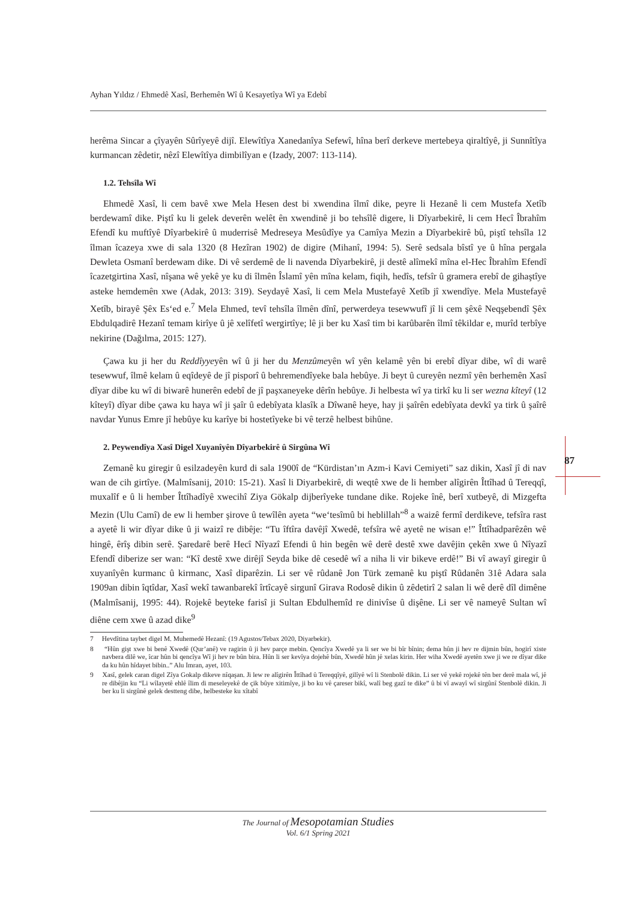Ayhan Yıldız / Ehmedê Xasî, Berhemên Wî û Kesayetîya Wî ya Edebî
87
herêma Sincar a çîyayên Sûrîyeyê dijî. Elewîtîya Xanedanîya Sefewî, hîna berî derkeve mertebeya qiraltîyê, ji Sunnîtîya kurmancan zêdetir, nêzî Elewîtîya dimbilîyan e (Izady, 2007: 113-114).
1.2. Tehsîla Wî
Ehmedê Xasî, li cem bavê xwe Mela Hesen dest bi xwendina îlmî dike, peyre li Hezanê li cem Mustefa Xetîb berdewamî dike. Piştî ku li gelek deverên welêt ên xwendinê ji bo tehsîlê digere, li Dîyarbekirê, li cem Hecî Îbrahîm Efendî ku muftîyê Dîyarbekirê û muderrisê Medreseya Mesûdîye ya Camîya Mezin a Dîyarbekirê bû, piştî tehsîla 12 îlman îcazeya xwe di sala 1320 (8 Hezîran 1902) de digire (Mihanî, 1994: 5). Serê sedsala bîstî ye û hîna pergala Dewleta Osmanî berdewam dike. Di vê serdemê de li navenda Dîyarbekirê, ji destê alîmekî mîna el-Hec Îbrahîm Efendî îcazetgirtina Xasî, nîşana wê yekê ye ku di îlmên Îslamî yên mîna kelam, fiqih, hedîs, tefsîr û gramera erebî de gihaştîye asteke hemdemên xwe (Adak, 2013: 319). Seydayê Xasî, li cem Mela Mustefayê Xetîb jî xwendîye. Mela Mustefayê Xetîb, birayê Şêx Es‘ed e.<sup>7</sup> Mela Ehmed, tevî tehsîla îlmên dînî, perwerdeya tesewwufî jî li cem şêxê Neqşebendî Şêx Ebdulqadirê Hezanî temam kirîye û jê xelîfetî wergirtîye; lê ji ber ku Xasî tim bi karûbarên îlmî têkildar e, murîd terbîye nekirine (Dağılma, 2015: 127).
Çawa ku ji her du Reddîyyeyên wî û ji her du Menzûmeyên wî yên kelamê yên bi erebî dîyar dibe, wî di warê tesewwuf, îlmê kelam û eqîdeyê de jî pisporî û behremendîyeke bala hebûye. Ji beyt û cureyên nezmî yên berhemên Xasî dîyar dibe ku wî di biwarê hunerên edebî de jî paşxaneyeke dêrîn hebûye. Ji helbesta wî ya tirkî ku li ser wezna kîteyî (12 kîteyî) dîyar dibe çawa ku haya wî ji şaîr û edebîyata klasîk a Dîwanê heye, hay ji şaîrên edebîyata devkî ya tirk û şaîrê navdar Yunus Emre jî hebûye ku karîye bi hostetîyeke bi vê terzê helbest bihûne.
2. Peywendîya Xasî Digel Xuyanîyên Dîyarbekirê û Sirgûna Wî
Zemanê ku giregir û esilzadeyên kurd di sala 1900î de “Kürdistan’ın Azm-i Kavi Cemiyeti” saz dikin, Xasî jî di nav wan de cih girtîye. (Malmîsanij, 2010: 15-21). Xasî li Diyarbekirê, di weqtê xwe de li hember alîgirên Îttîhad û Tereqqî, muxalîf e û li hember Îttîhadîyê xwecihî Ziya Gökalp dijberîyeke tundane dike. Rojeke înê, berî xutbeyê, di Mizgefta Mezin (Ulu Camî) de ew li hember şirove û tewîlên ayeta “we‘tesîmû bi heblillah”<sup>8</sup> a waizê fermî derdikeve, tefsîra rast a ayetê li wir dîyar dike û ji waizî re dibêje: “Tu îftîra davêjî Xwedê, tefsîra wê ayetê ne wisan e!” Îttîhadparêzên wê hingê, êrîş dibin serê. Şaredarê berê Hecî Nîyazî Efendi û hin begên wê derê destê xwe davêjin çekên xwe û Nîyazî Efendî diberize ser wan: “Kî destê xwe dirêjî Seyda bike dê cesedê wî a niha li vir bikeve erdê!” Bi vî awayî giregir û xuyanîyên kurmanc û kirmanc, Xasî diparêzin. Li ser vê rûdanê Jon Türk zemanê ku piştî Rûdanên 31ê Adara sala 1909an dibin îqtîdar, Xasî wekî tawanbarekî îrtîcayê sirgunî Girava Rodosê dikin û zêdetirî 2 salan li wê derê dîl dimêne (Malmîsanij, 1995: 44). Rojekê beyteke farisî ji Sultan Ebdulhemîd re dinivîse û dişêne. Li ser vê nameyê Sultan wî diêne cem xwe û azad dike<sup>9</sup>
7 Hevdîtina taybet digel M. Muhemedê Hezanî: (19 Agustos/Tebax 2020, Diyarbekir).
8 “Hûn gişt xwe bi benê Xwedê (Qur’anê) ve ragirin û ji hev parçe mebin. Qencîya Xwedê ya li ser we bi bîr bînin; dema hûn ji hev re dijmin bûn, hogirî xiste navbera dilê we, îcar hûn bi qencîya Wî ji hev re bûn bira. Hûn li ser kevîya dojehê bûn, Xwedê hûn jê xelas kirin. Her wiha Xwedê ayetên xwe ji we re dîyar dike da ku hûn hîdayet bibin..” Alu Imran, ayet, 103.
9 Xasî, gelek caran digel Zîya Gokalp dikeve nîqaşan. Ji lew re alîgirên Îttîhad û Tereqqîyê, gilîyê wî li Stenbolê dikin. Li ser vê yekê rojekê tên ber derê mala wî, jê re dibêjin ku “Li wîlayetê ehlê îlim di meseleyekê de çik bûye xitimîye, ji bo ku vê çareser bikî, walî beg gazî te dike” û bi vî awayî wî sirgûnî Stenbolê dikin. Ji ber ku li sirgûnê gelek destteng dibe, helbesteke ku xîtabî
The Journal of Mesopotamian Studies
Vol. 6/1 Spring 2021